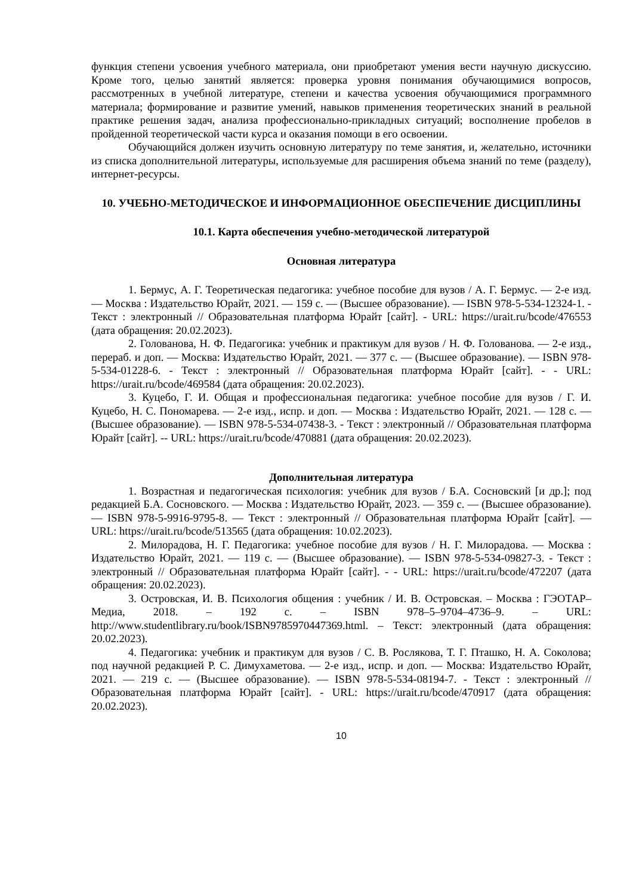функция степени усвоения учебного материала, они приобретают умения вести научную дискуссию. Кроме того, целью занятий является: проверка уровня понимания обучающимися вопросов, рассмотренных в учебной литературе, степени и качества усвоения обучающимися программного материала; формирование и развитие умений, навыков применения теоретических знаний в реальной практике решения задач, анализа профессионально-прикладных ситуаций; восполнение пробелов в пройденной теоретической части курса и оказания помощи в его освоении.
Обучающийся должен изучить основную литературу по теме занятия, и, желательно, источники из списка дополнительной литературы, используемые для расширения объема знаний по теме (разделу), интернет-ресурсы.
10. УЧЕБНО-МЕТОДИЧЕСКОЕ И ИНФОРМАЦИОННОЕ ОБЕСПЕЧЕНИЕ ДИСЦИПЛИНЫ
10.1. Карта обеспечения учебно-методической литературой
Основная литература
1. Бермус, А. Г. Теоретическая педагогика: учебное пособие для вузов / А. Г. Бермус. — 2-е изд. — Москва : Издательство Юрайт, 2021. — 159 с. — (Высшее образование). — ISBN 978-5-534-12324-1. - Текст : электронный // Образовательная платформа Юрайт [сайт]. - URL: https://urait.ru/bcode/476553 (дата обращения: 20.02.2023).
2. Голованова, Н. Ф. Педагогика: учебник и практикум для вузов / Н. Ф. Голованова. — 2-е изд., перераб. и доп. — Москва: Издательство Юрайт, 2021. — 377 с. — (Высшее образование). — ISBN 978-5-534-01228-6. - Текст : электронный // Образовательная платформа Юрайт [сайт]. - - URL: https://urait.ru/bcode/469584 (дата обращения: 20.02.2023).
3. Куцебо, Г. И. Общая и профессиональная педагогика: учебное пособие для вузов / Г. И. Куцебо, Н. С. Пономарева. — 2-е изд., испр. и доп. — Москва : Издательство Юрайт, 2021. — 128 с. — (Высшее образование). — ISBN 978-5-534-07438-3. - Текст : электронный // Образовательная платформа Юрайт [сайт]. -- URL: https://urait.ru/bcode/470881 (дата обращения: 20.02.2023).
Дополнительная литература
1. Возрастная и педагогическая психология: учебник для вузов / Б.А. Сосновский [и др.]; под редакцией Б.А. Сосновского. — Москва : Издательство Юрайт, 2023. — 359 с. — (Высшее образование). — ISBN 978-5-9916-9795-8. — Текст : электронный // Образовательная платформа Юрайт [сайт]. — URL: https://urait.ru/bcode/513565 (дата обращения: 10.02.2023).
2. Милорадова, Н. Г. Педагогика: учебное пособие для вузов / Н. Г. Милорадова. — Москва : Издательство Юрайт, 2021. — 119 с. — (Высшее образование). — ISBN 978-5-534-09827-3. - Текст : электронный // Образовательная платформа Юрайт [сайт]. - - URL: https://urait.ru/bcode/472207 (дата обращения: 20.02.2023).
3. Островская, И. В. Психология общения : учебник / И. В. Островская. – Москва : ГЭОТАР–Медиа, 2018. – 192 с. – ISBN 978–5–9704–4736–9. – URL: http://www.studentlibrary.ru/book/ISBN9785970447369.html. – Текст: электронный (дата обращения: 20.02.2023).
4. Педагогика: учебник и практикум для вузов / С. В. Рослякова, Т. Г. Пташко, Н. А. Соколова; под научной редакцией Р. С. Димухаметова. — 2-е изд., испр. и доп. — Москва: Издательство Юрайт, 2021. — 219 с. — (Высшее образование). — ISBN 978-5-534-08194-7. - Текст : электронный // Образовательная платформа Юрайт [сайт]. - URL: https://urait.ru/bcode/470917 (дата обращения: 20.02.2023).
10